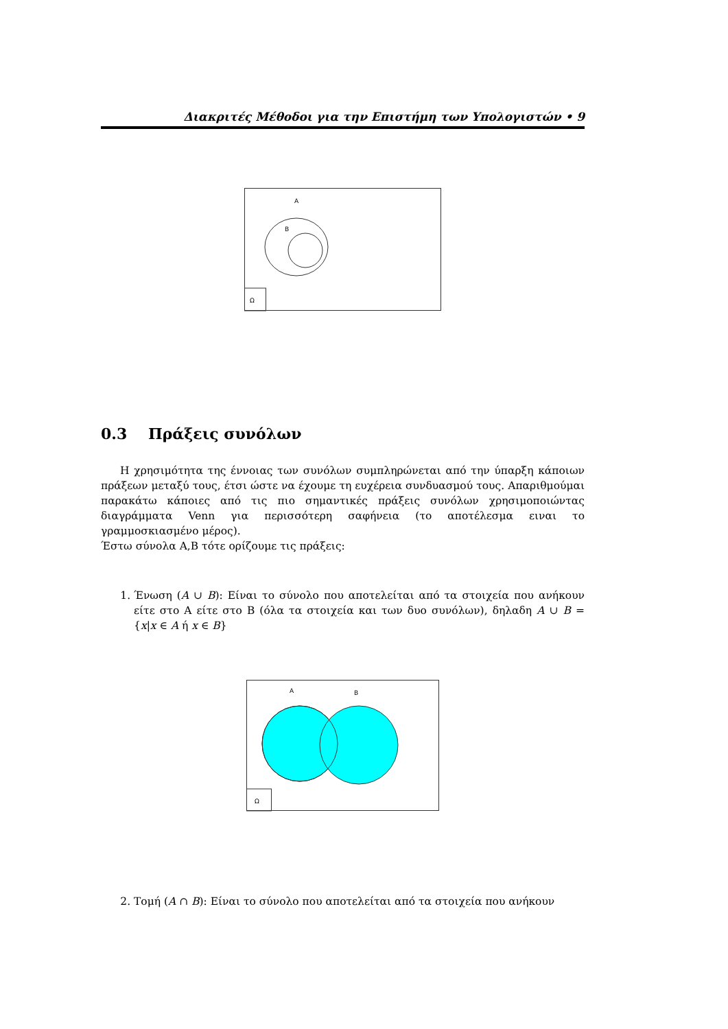Διακριτές Μέθοδοι για την Επιστήμη των Υπολογιστών • 9
Ω
A
B
0.3 Πράξεις συνόλων
Η χρησιμότητα της έννοιας των συνόλων συμπληρώνεται από την ύπαρξη κάποιων πράξεων μεταξύ τους, έτσι ώστε να έχουμε τη ευχέρεια συνδυασμού τους. Απαριθμούμαι παρακάτω κάποιες από τις πιο σημαντικές πράξεις συνόλων χρησιμοποιώντας διαγράμματα Venn για περισσότερη σαφήνεια (το αποτέλεσμα ειναι το γραμμοσκιασμένο μέρος).
Έστω σύνολα Α,Β τότε ορίζουμε τις πράξεις:
1. Ένωση (A ∪ B): Είναι το σύνολο που αποτελείται από τα στοιχεία που ανήκουν είτε στο Α είτε στο Β (όλα τα στοιχεία και των δυο συνόλων), δηλαδη A ∪ B = {x|x ∈ A ή x ∈ B}
Ω
A
B
2. Τομή (A ∩ B): Είναι το σύνολο που αποτελείται από τα στοιχεία που ανήκουν